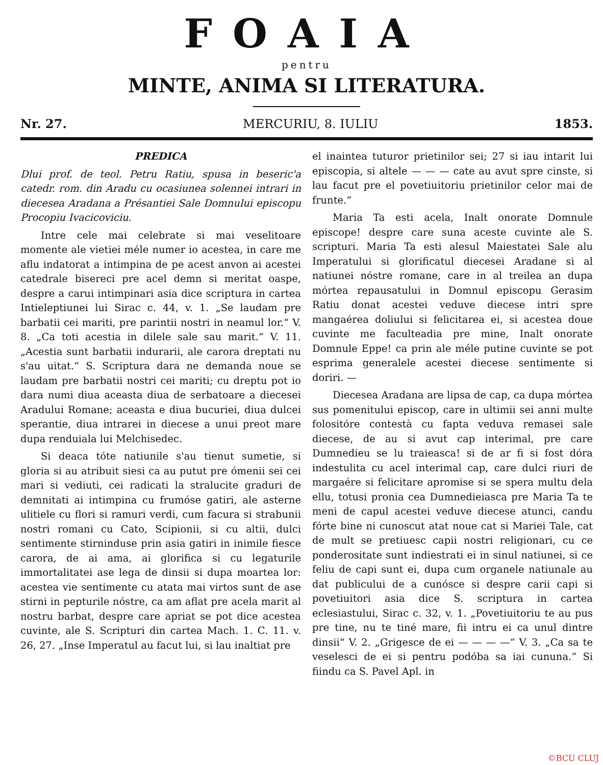FOAIA
pentru
MINTE, ANIMA SI LITERATURA.
Nr. 27. MERCURIU, 8. IULIU 1853.
PREDICA
Dlui prof. de teol. Petru Ratiu, spusa in beseric'a catedr. rom. din Aradu cu ocasiunea solennei intrari in diecesea Aradana a Présantiei Sale Domnului episcopu Procopiu Ivacicoviciu.
Intre cele mai celebrate si mai veselitoare momente ale vietiei méle numer io acestea, in care me aflu indatorat a intimpina de pe acest anvon ai acestei catedrale bisereci pre acel demn si meritat oaspe, despre a carui intimpinari asia dice scriptura in cartea Intieleptiunei lui Sirac c. 44, v. 1. „Se laudam pre barbatii cei mariti, pre parintii nostri in neamul lor.“ V. 8. „Ca toti acestia in dilele sale sau marit.“ V. 11. „Acestia sunt barbatii indurarii, ale carora dreptati nu s'au uitat.“ S. Scriptura dara ne demanda noue se laudam pre barbatii nostri cei mariti; cu dreptu pot io dara numi diua aceasta diua de serbatoare a diecesei Aradului Romane; aceasta e diua bucuriei, diua dulcei sperantie, diua intrarei in diecese a unui preot mare dupa renduiala lui Melchisedec.
Si deaca tóte natiunile s'au tienut sumetie, si gloria si au atribuit siesi ca au putut pre ómenii sei cei mari si vediuti, cei radicati la stralucite graduri de demnitati ai intimpina cu frumóse gatiri, ale asterne ulitiele cu flori si ramuri verdi, cum facura si strabunii nostri romani cu Cato, Scipionii, si cu altii, dulci sentimente stirninduse prin asia gatiri in inimile fiesce carora, de ai ama, ai glorifica si cu legaturile immortalitatei ase lega de dinsii si dupa moartea lor: acestea vie sentimente cu atata mai virtos sunt de ase stirni in pepturile nóstre, ca am aflat pre acela marit al nostru barbat, despre care apriat se pot dice acestea cuvinte, ale S. Scripturi din cartea Mach. 1. C. 11. v. 26, 27. „Inse Imperatul au facut lui, si lau inaltiat pre
el inaintea tuturor prietinilor sei; 27 si iau intarit lui episcopia, si altele — — — cate au avut spre cinste, si lau facut pre el povetiuitoriu prietinilor celor mai de frunte.“
Maria Ta esti acela, Inalt onorate Domnule episcope! despre care suna aceste cuvinte ale S. scripturi. Maria Ta esti alesul Maiestatei Sale alu Imperatului si glorificatul diecesei Aradane si al natiunei nóstre romane, care in al treilea an dupa mórtea repausatului in Domnul episcopu Gerasim Ratiu donat acestei veduve diecese intri spre mangaérea doliului si felicitarea ei, si acestea doue cuvinte me faculteadia pre mine, Inalt onorate Domnule Eppe! ca prin ale méle putine cuvinte se pot esprima generalele acestei diecese sentimente si doriri. —
Diecesea Aradana are lipsa de cap, ca dupa mórtea sus pomenitului episcop, care in ultimii sei anni multe folositóre contestà cu fapta veduva remasei sale diecese, de au si avut cap interimal, pre care Dumnedieu se lu traieasca! si de ar fi si fost dóra indestulita cu acel interimal cap, care dulci riuri de margaére si felicitare apromise si se spera multu dela ellu, totusi pronia cea Dumnedieiasca pre Maria Ta te meni de capul acestei veduve diecese atunci, candu fórte bine ni cunoscut atat noue cat si Mariei Tale, cat de mult se pretiuesc capii nostri religionari, cu ce ponderositate sunt indiestrati ei in sinul natiunei, si ce feliu de capi sunt ei, dupa cum organele natiunale au dat publicului de a cunósce si despre carii capi si povetiuitori asia dice S. scriptura in cartea eclesiastului, Sirac c. 32, v. 1. „Povetiuitoriu te au pus pre tine, nu te tiné mare, fii intru ei ca unul dintre dinsii“ V. 2. „Grigesce de ei — — — —“ V. 3. „Ca sa te veselesci de ei si pentru podóba sa iai cununa.“ Si fiindu ca S. Pavel Apl. in
©BCU CLUJ